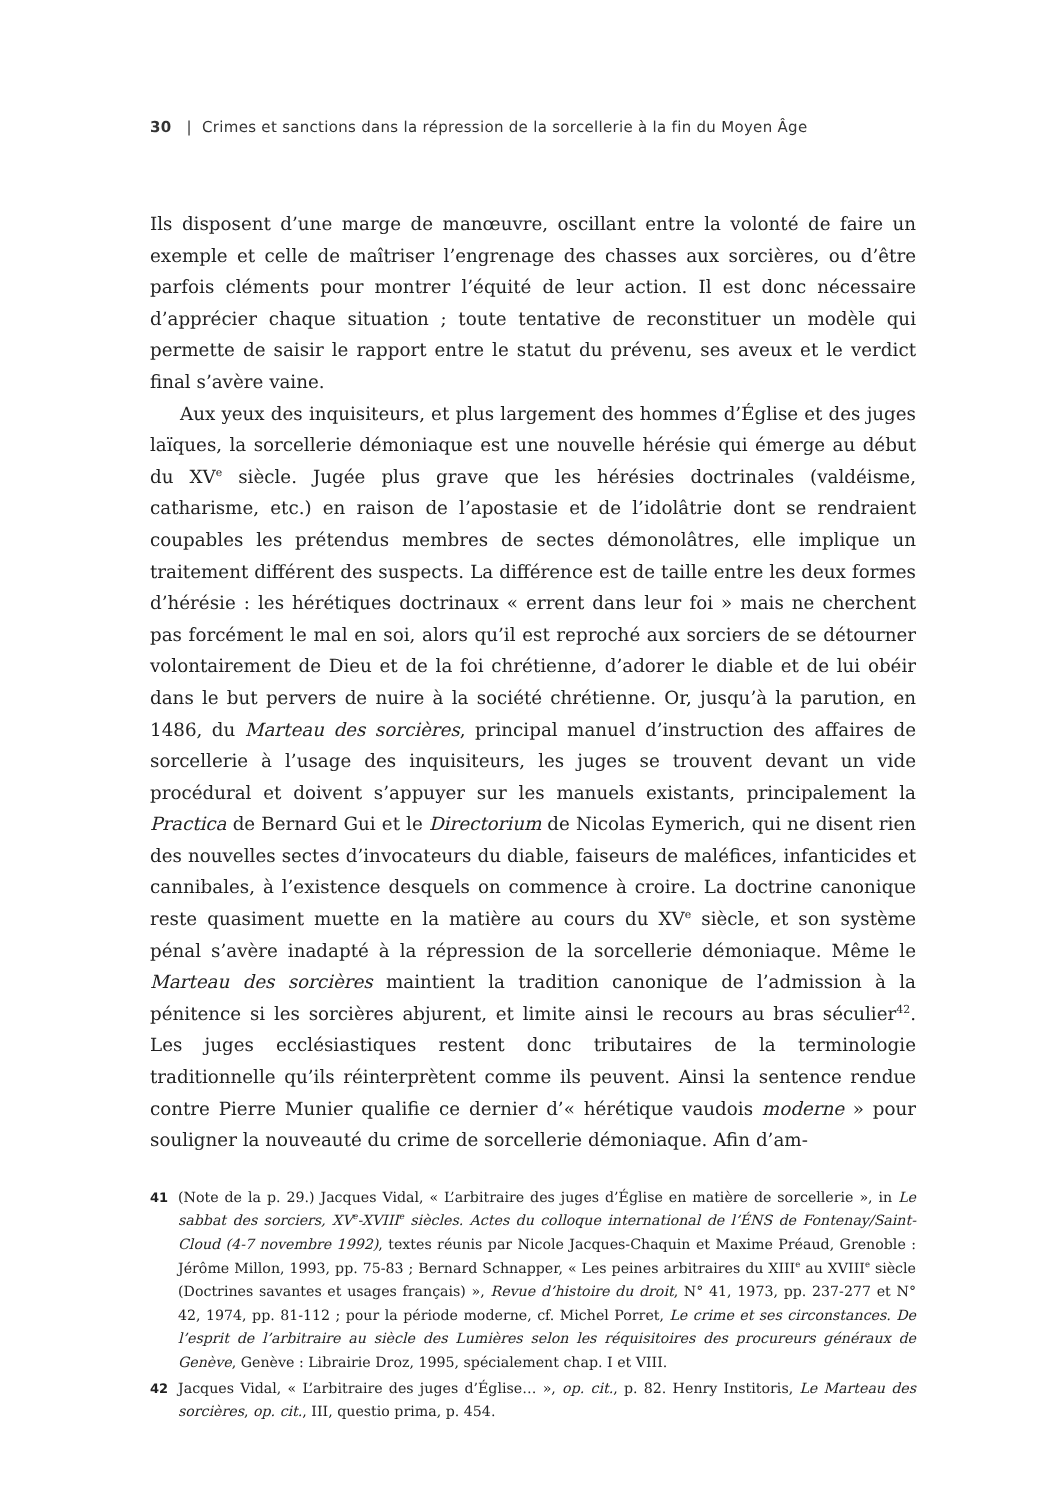30 | Crimes et sanctions dans la répression de la sorcellerie à la fin du Moyen Âge
Ils disposent d’une marge de manœuvre, oscillant entre la volonté de faire un exemple et celle de maîtriser l’engrenage des chasses aux sorcières, ou d’être parfois cléments pour montrer l’équité de leur action. Il est donc nécessaire d’apprécier chaque situation ; toute tentative de reconstituer un modèle qui permette de saisir le rapport entre le statut du prévenu, ses aveux et le verdict final s’avère vaine.
Aux yeux des inquisiteurs, et plus largement des hommes d’Église et des juges laïques, la sorcellerie démoniaque est une nouvelle hérésie qui émerge au début du XV<sup>e</sup> siècle. Jugée plus grave que les hérésies doctrinales (valdéisme, catharisme, etc.) en raison de l’apostasie et de l’idolâtrie dont se rendraient coupables les prétendus membres de sectes démonolâtres, elle implique un traitement différent des suspects. La différence est de taille entre les deux formes d’hérésie : les hérétiques doctrinaux « errent dans leur foi » mais ne cherchent pas forcément le mal en soi, alors qu’il est reproché aux sorciers de se détourner volontairement de Dieu et de la foi chrétienne, d’adorer le diable et de lui obéir dans le but pervers de nuire à la société chrétienne. Or, jusqu’à la parution, en 1486, du Marteau des sorcières, principal manuel d’instruction des affaires de sorcellerie à l’usage des inquisiteurs, les juges se trouvent devant un vide procédural et doivent s’appuyer sur les manuels existants, principalement la Practica de Bernard Gui et le Directorium de Nicolas Eymerich, qui ne disent rien des nouvelles sectes d’invocateurs du diable, faiseurs de maléfices, infanticides et cannibales, à l’existence desquels on commence à croire. La doctrine canonique reste quasiment muette en la matière au cours du XV<sup>e</sup> siècle, et son système pénal s’avère inadapté à la répression de la sorcellerie démoniaque. Même le Marteau des sorcières maintient la tradition canonique de l’admission à la pénitence si les sorcières abjurent, et limite ainsi le recours au bras séculier<sup>42</sup>. Les juges ecclésiastiques restent donc tributaires de la terminologie traditionnelle qu’ils réinterprètent comme ils peuvent. Ainsi la sentence rendue contre Pierre Munier qualifie ce dernier d’« hérétique vaudois moderne » pour souligner la nouveauté du crime de sorcellerie démoniaque. Afin d’am-
41 (Note de la p. 29.) Jacques Vidal, « L’arbitraire des juges d’Église en matière de sorcellerie », in Le sabbat des sorciers, XV<sup>e</sup>-XVIII<sup>e</sup> siècles. Actes du colloque international de l’ÉNS de Fontenay/Saint-Cloud (4-7 novembre 1992), textes réunis par Nicole Jacques-Chaquin et Maxime Préaud, Grenoble : Jérôme Millon, 1993, pp. 75-83 ; Bernard Schnapper, « Les peines arbitraires du XIII<sup>e</sup> au XVIII<sup>e</sup> siècle (Doctrines savantes et usages français) », Revue d’histoire du droit, N° 41, 1973, pp. 237-277 et N° 42, 1974, pp. 81-112 ; pour la période moderne, cf. Michel Porret, Le crime et ses circonstances. De l’esprit de l’arbitraire au siècle des Lumières selon les réquisitoires des procureurs généraux de Genève, Genève : Librairie Droz, 1995, spécialement chap. I et VIII.
42 Jacques Vidal, « L’arbitraire des juges d’Église… », op. cit., p. 82. Henry Institoris, Le Marteau des sorcières, op. cit., III, questio prima, p. 454.